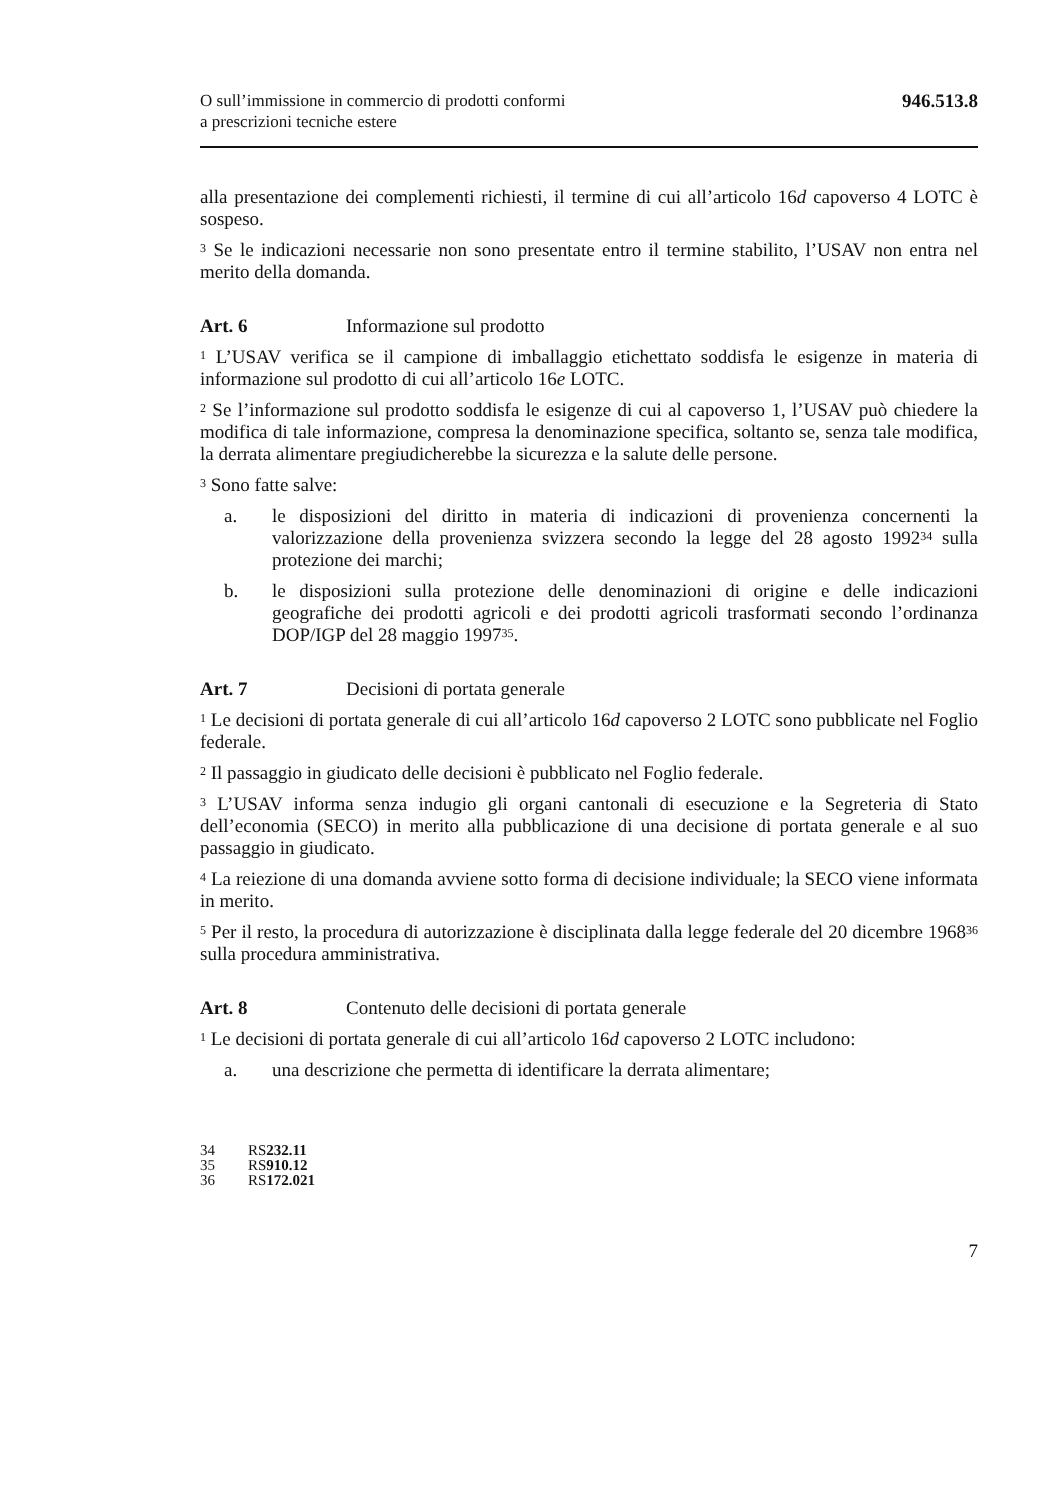O sull’immissione in commercio di prodotti conformi
a prescrizioni tecniche estere
946.513.8
alla presentazione dei complementi richiesti, il termine di cui all’articolo 16d capoverso 4 LOTC è sospeso.
<sup>3</sup> Se le indicazioni necessarie non sono presentate entro il termine stabilito, l’USAV non entra nel merito della domanda.
Art. 6 Informazione sul prodotto
<sup>1</sup> L’USAV verifica se il campione di imballaggio etichettato soddisfa le esigenze in materia di informazione sul prodotto di cui all’articolo 16e LOTC.
<sup>2</sup> Se l’informazione sul prodotto soddisfa le esigenze di cui al capoverso 1, l’USAV può chiedere la modifica di tale informazione, compresa la denominazione specifica, soltanto se, senza tale modifica, la derrata alimentare pregiudicherebbe la sicurezza e la salute delle persone.
<sup>3</sup> Sono fatte salve:
a. le disposizioni del diritto in materia di indicazioni di provenienza concernenti la valorizzazione della provenienza svizzera secondo la legge del 28 agosto 1992<sup>34</sup> sulla protezione dei marchi;
b. le disposizioni sulla protezione delle denominazioni di origine e delle indicazioni geografiche dei prodotti agricoli e dei prodotti agricoli trasformati secondo l’ordinanza DOP/IGP del 28 maggio 1997<sup>35</sup>.
Art. 7 Decisioni di portata generale
<sup>1</sup> Le decisioni di portata generale di cui all’articolo 16d capoverso 2 LOTC sono pubblicate nel Foglio federale.
<sup>2</sup> Il passaggio in giudicato delle decisioni è pubblicato nel Foglio federale.
<sup>3</sup> L’USAV informa senza indugio gli organi cantonali di esecuzione e la Segreteria di Stato dell’economia (SECO) in merito alla pubblicazione di una decisione di portata generale e al suo passaggio in giudicato.
<sup>4</sup> La reiezione di una domanda avviene sotto forma di decisione individuale; la SECO viene informata in merito.
<sup>5</sup> Per il resto, la procedura di autorizzazione è disciplinata dalla legge federale del 20 dicembre 1968<sup>36</sup> sulla procedura amministrativa.
Art. 8 Contenuto delle decisioni di portata generale
<sup>1</sup> Le decisioni di portata generale di cui all’articolo 16d capoverso 2 LOTC includono:
a. una descrizione che permetta di identificare la derrata alimentare;
34 RS 232.11
35 RS 910.12
36 RS 172.021
7